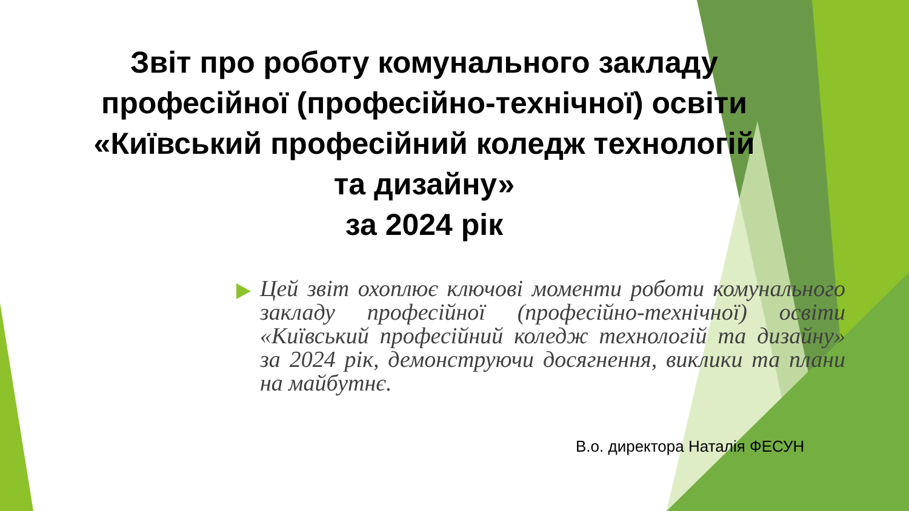Звіт про роботу комунального закладу професійної (професійно-технічної) освіти «Київський професійний коледж технологій та дизайну»
за 2024 рік
Цей звіт охоплює ключові моменти роботи комунального закладу професійної (професійно-технічної) освіти «Київський професійний коледж технологій та дизайну» за 2024 рік, демонструючи досягнення, виклики та плани на майбутнє.
В.о. директора Наталія ФЕСУН